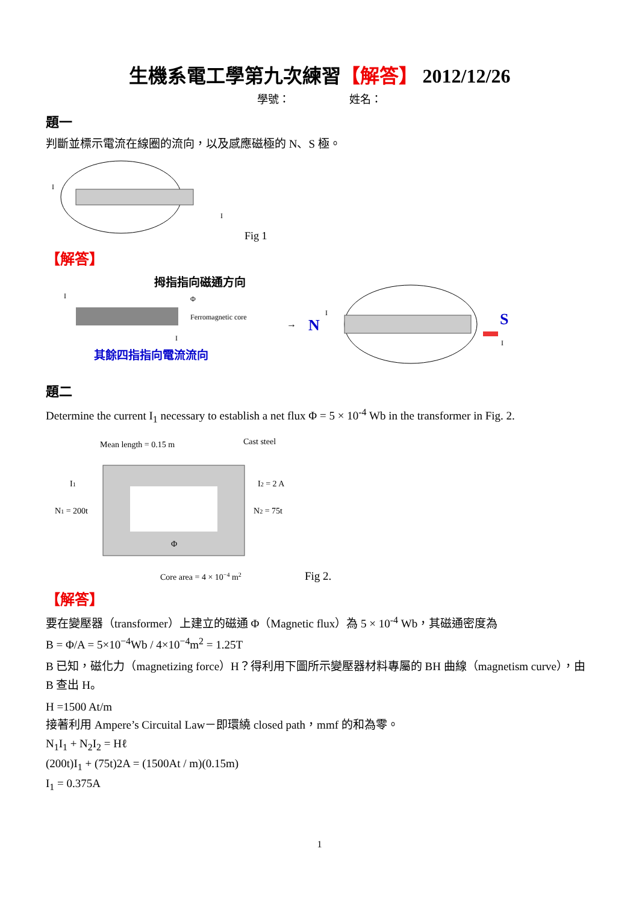生機系電工學第九次練習【解答】 2012/12/26
學號： 姓名：
題一
判斷並標示電流在線圈的流向，以及感應磁極的 N、S 極。
I
I
Fig 1
【解答】
拇指指向磁通方向
Ferromagnetic core
Φ
I
I
其餘四指指向電流流向
→
N
S
I
I
題二
Determine the current I<sub>1</sub> necessary to establish a net flux Φ = 5 × 10<sup>-4</sup> Wb in the transformer in Fig. 2.
Mean length = 0.15 m
Cast steel
I1
N1 = 200t
I2 = 2 A
N2 = 75t
Φ
Core area = 4 × 10−4 m2
Fig 2.
【解答】
要在變壓器（transformer）上建立的磁通 Φ（Magnetic flux）為 5 × 10<sup>-4</sup> Wb，其磁通密度為
B = Φ/A = 5×10<sup>−4</sup>Wb / 4×10<sup>−4</sup>m<sup>2</sup> = 1.25T
B 已知，磁化力（magnetizing force）H？得利用下圖所示變壓器材料專屬的 BH 曲線（magnetism curve），由 B 查出 H。
H =1500 At/m
接著利用 Ampere’s Circuital Law－即環繞 closed path，mmf 的和為零。
N<sub>1</sub>I<sub>1</sub> + N<sub>2</sub>I<sub>2</sub> = Hℓ
(200t)I<sub>1</sub> + (75t)2A = (1500At / m)(0.15m)
I<sub>1</sub> = 0.375A
1